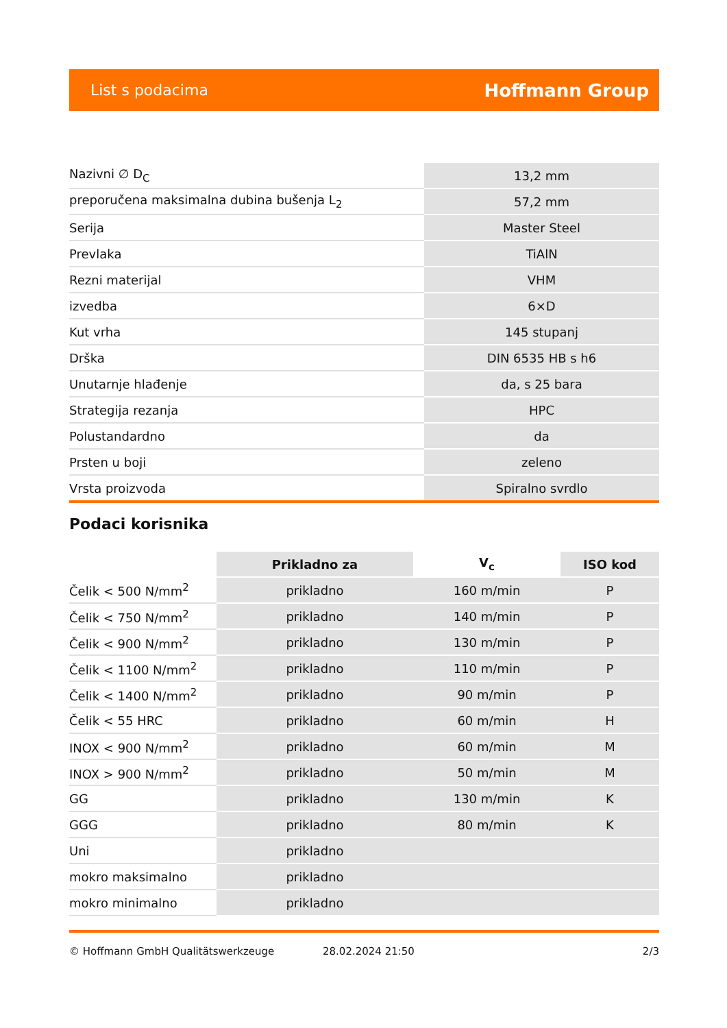List s podacima Hoffmann Group
| Nazivni ∅ D<sub>C</sub> | 13,2 mm |
| preporučena maksimalna dubina bušenja L<sub>2</sub> | 57,2 mm |
| Serija | Master Steel |
| Prevlaka | TiAlN |
| Rezni materijal | VHM |
| izvedba | 6×D |
| Kut vrha | 145 stupanj |
| Drška | DIN 6535 HB s h6 |
| Unutarnje hlađenje | da, s 25 bara |
| Strategija rezanja | HPC |
| Polustandardno | da |
| Prsten u boji | zeleno |
| Vrsta proizvoda | Spiralno svrdlo |
Podaci korisnika
| | Prikladno za | V<sub>c</sub> | ISO kod |
| --- | --- | --- | --- |
| Čelik < 500 N/mm<sup>2</sup> | prikladno | 160 m/min | P |
| Čelik < 750 N/mm<sup>2</sup> | prikladno | 140 m/min | P |
| Čelik < 900 N/mm<sup>2</sup> | prikladno | 130 m/min | P |
| Čelik < 1100 N/mm<sup>2</sup> | prikladno | 110 m/min | P |
| Čelik < 1400 N/mm<sup>2</sup> | prikladno | 90 m/min | P |
| Čelik < 55 HRC | prikladno | 60 m/min | H |
| INOX < 900 N/mm<sup>2</sup> | prikladno | 60 m/min | M |
| INOX > 900 N/mm<sup>2</sup> | prikladno | 50 m/min | M |
| GG | prikladno | 130 m/min | K |
| GGG | prikladno | 80 m/min | K |
| Uni | prikladno | | |
| mokro maksimalno | prikladno | | |
| mokro minimalno | prikladno | | |
© Hoffmann GmbH Qualitätswerkzeuge 28.02.2024 21:50 2/3